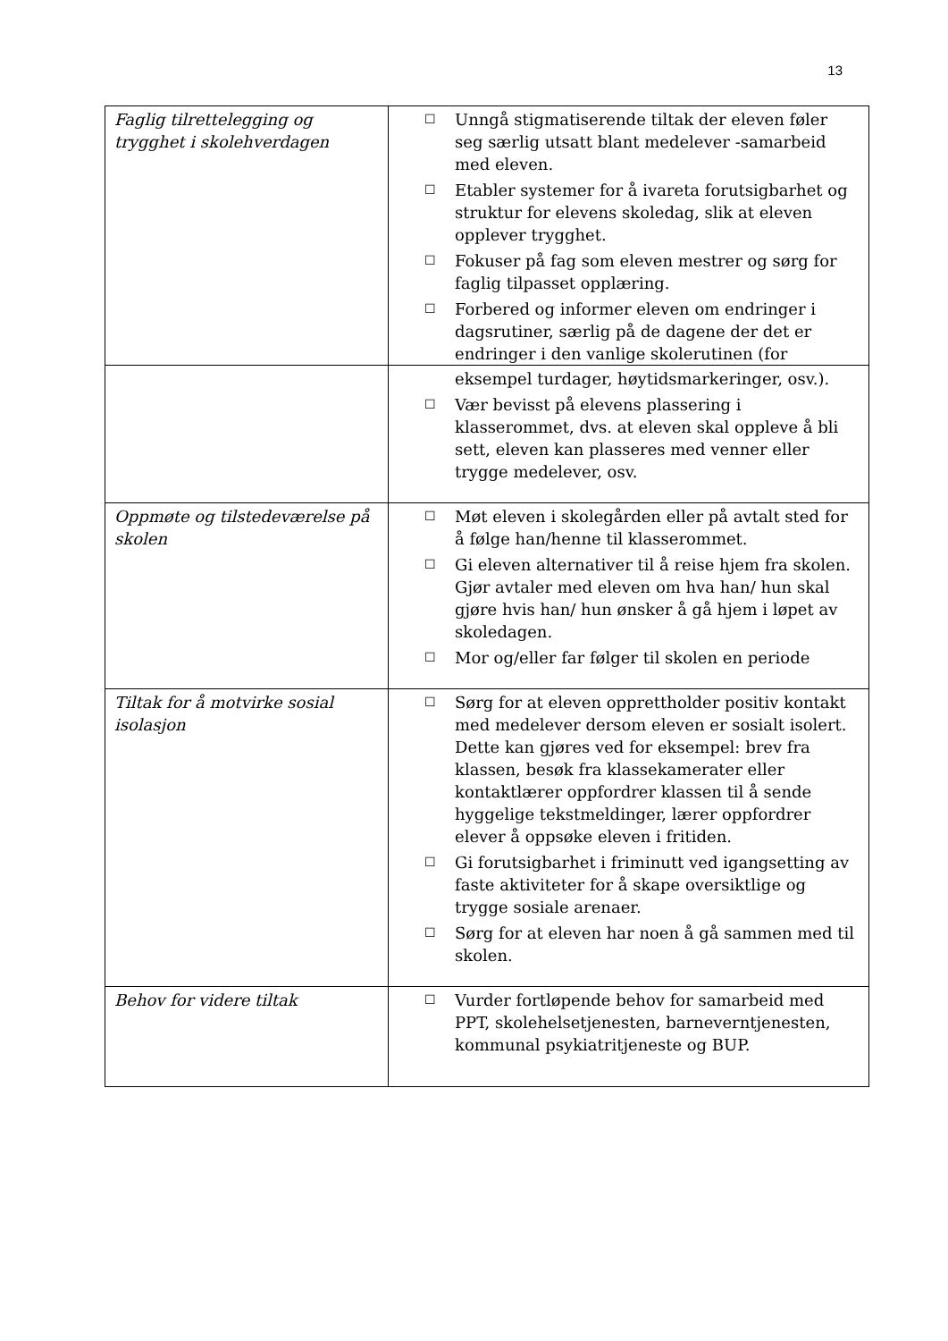13
| Faglig tilrettelegging og trygghet i skolehverdagen | ☐ Unngå stigmatiserende tiltak der eleven føler seg særlig utsatt blant medelever -samarbeid med eleven. ☐ Etabler systemer for å ivareta forutsigbarhet og struktur for elevens skoledag, slik at eleven opplever trygghet. ☐ Fokuser på fag som eleven mestrer og sørg for faglig tilpasset opplæring. ☐ Forbered og informer eleven om endringer i dagsrutiner, særlig på de dagene der det er endringer i den vanlige skolerutinen (for |
| | eksempel turdager, høytidsmarkeringer, osv.). ☐ Vær bevisst på elevens plassering i klasserommet, dvs. at eleven skal oppleve å bli sett, eleven kan plasseres med venner eller trygge medelever, osv. |
| Oppmøte og tilstedeværelse på skolen | ☐ Møt eleven i skolegården eller på avtalt sted for å følge han/henne til klasserommet. ☐ Gi eleven alternativer til å reise hjem fra skolen. Gjør avtaler med eleven om hva han/ hun skal gjøre hvis han/ hun ønsker å gå hjem i løpet av skoledagen. ☐ Mor og/eller far følger til skolen en periode |
| Tiltak for å motvirke sosial isolasjon | ☐ Sørg for at eleven opprettholder positiv kontakt med medelever dersom eleven er sosialt isolert. Dette kan gjøres ved for eksempel: brev fra klassen, besøk fra klassekamerater eller kontaktlærer oppfordrer klassen til å sende hyggelige tekstmeldinger, lærer oppfordrer elever å oppsøke eleven i fritiden. ☐ Gi forutsigbarhet i friminutt ved igangsetting av faste aktiviteter for å skape oversiktlige og trygge sosiale arenaer. ☐ Sørg for at eleven har noen å gå sammen med til skolen. |
| Behov for videre tiltak | ☐ Vurder fortløpende behov for samarbeid med PPT, skolehelsetjenesten, barneverntjenesten, kommunal psykiatritjeneste og BUP. |